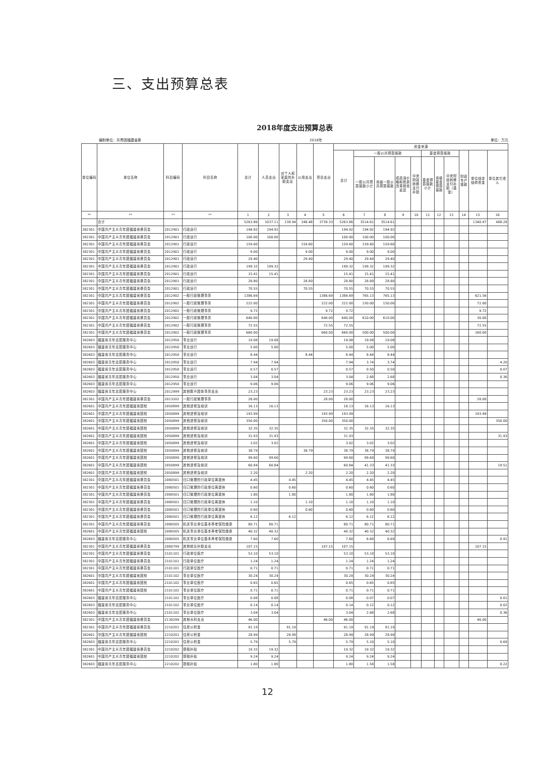三、支出预算总表
2018年度支出预算总表
编制单位：共青团福建省委 2018年 单位：万元
| 单位编码 | 单位名称 | 科目编码 | 科目名称 | 总计 | 人员支出 | 对个人和家庭的补助支出 | 公用支出 | 项目支出 | 资金来源 | | | | | | | | | | |
| --- | --- | --- | --- | --- | --- | --- | --- | --- | --- | --- | --- | --- | --- | --- | --- | --- | --- | --- | --- |
| | | | | | | | | | 总计 | 一般公共预算拨款 | | | | 基金预算拨款 | | | 财政专户拨款 | 单位结余结转资金 | 单位其它收入 |
| | | | | | | | | | | 一般公共预算拨款小计 | 省级一般公共预算拨款 | 成品油价格和税费改革税收返还 | 中央财政转移支付补助 | 基金预算拨款小计 | 省级基金预算拨款 | 中央财政转移支付补助（基金） | | | |
| ** | ** | ** | ** | 1 | 2 | 3 | 4 | 5 | 6 | 7 | 8 | 9 | 10 | 11 | 12 | 13 | 14 | 15 | 16 |
| | 合计 | | | 5263.86 | 1037.11 | 138.94 | 348.48 | 3739.33 | 5263.86 | 3514.61 | 3514.61 | | | | | | | 1340.97 | 408.28 |
| 382301 | 中国共产主义青年团福建省委员会 | 2012901 | 行政运行 | 194.92 | 194.92 | | | | 194.92 | 194.92 | 194.92 | | | | | | | | |
| 382301 | 中国共产主义青年团福建省委员会 | 2012901 | 行政运行 | 100.00 | 100.00 | | | | 100.00 | 100.00 | 100.00 | | | | | | | | |
| 382301 | 中国共产主义青年团福建省委员会 | 2012901 | 行政运行 | 159.60 | | | 159.60 | | 159.60 | 159.60 | 159.60 | | | | | | | | |
| 382301 | 中国共产主义青年团福建省委员会 | 2012901 | 行政运行 | 9.00 | | | 9.00 | | 9.00 | 9.00 | 9.00 | | | | | | | | |
| 382301 | 中国共产主义青年团福建省委员会 | 2012901 | 行政运行 | 29.40 | | | 29.40 | | 29.40 | 29.40 | 29.40 | | | | | | | | |
| 382301 | 中国共产主义青年团福建省委员会 | 2012901 | 行政运行 | 199.32 | 199.32 | | | | 199.32 | 199.32 | 199.32 | | | | | | | | |
| 382301 | 中国共产主义青年团福建省委员会 | 2012901 | 行政运行 | 15.41 | 15.41 | | | | 15.41 | 15.41 | 15.41 | | | | | | | | |
| 382301 | 中国共产主义青年团福建省委员会 | 2012901 | 行政运行 | 28.80 | | | 28.80 | | 28.80 | 28.80 | 28.80 | | | | | | | | |
| 382301 | 中国共产主义青年团福建省委员会 | 2012901 | 行政运行 | 70.55 | | | 70.55 | | 70.55 | 70.55 | 70.55 | | | | | | | | |
| 382301 | 中国共产主义青年团福建省委员会 | 2012902 | 一般行政管理事务 | 1386.69 | | | | 1386.69 | 1386.69 | 765.13 | 765.13 | | | | | | | 621.56 | |
| 382301 | 中国共产主义青年团福建省委员会 | 2012902 | 一般行政管理事务 | 222.00 | | | | 222.00 | 222.00 | 150.00 | 150.00 | | | | | | | 72.00 | |
| 382301 | 中国共产主义青年团福建省委员会 | 2012902 | 一般行政管理事务 | 9.72 | | | | 9.72 | 9.72 | | | | | | | | | 9.72 | |
| 382301 | 中国共产主义青年团福建省委员会 | 2012902 | 一般行政管理事务 | 640.00 | | | | 640.00 | 640.00 | 610.00 | 610.00 | | | | | | | 30.00 | |
| 382301 | 中国共产主义青年团福建省委员会 | 2012902 | 一般行政管理事务 | 72.55 | | | | 72.55 | 72.55 | | | | | | | | | 72.55 | |
| 382301 | 中国共产主义青年团福建省委员会 | 2012902 | 一般行政管理事务 | 660.00 | | | | 660.00 | 660.00 | 500.00 | 500.00 | | | | | | | 160.00 | |
| 382603 | 福建省青年志愿服务中心 | 2012950 | 事业运行 | 19.08 | 19.08 | | | | 19.08 | 19.08 | 19.08 | | | | | | | | |
| 382603 | 福建省青年志愿服务中心 | 2012950 | 事业运行 | 5.00 | 5.00 | | | | 5.00 | 5.00 | 5.00 | | | | | | | | |
| 382603 | 福建省青年志愿服务中心 | 2012950 | 事业运行 | 8.44 | | | 8.44 | | 8.44 | 8.44 | 8.44 | | | | | | | | |
| 382603 | 福建省青年志愿服务中心 | 2012950 | 事业运行 | 7.94 | 7.94 | | | | 7.94 | 3.74 | 3.74 | | | | | | | | 4.20 |
| 382603 | 福建省青年志愿服务中心 | 2012950 | 事业运行 | 0.57 | 0.57 | | | | 0.57 | 0.50 | 0.50 | | | | | | | | 0.07 |
| 382603 | 福建省青年志愿服务中心 | 2012950 | 事业运行 | 3.04 | 3.04 | | | | 3.04 | 2.68 | 2.68 | | | | | | | | 0.36 |
| 382603 | 福建省青年志愿服务中心 | 2012950 | 事业运行 | 9.06 | 9.06 | | | | 9.06 | 9.06 | 9.06 | | | | | | | | |
| 382603 | 福建省青年志愿服务中心 | 2012999 | 其他群众团体事务支出 | 23.23 | | | | 23.23 | 23.23 | 23.23 | 23.23 | | | | | | | | |
| 382301 | 中国共产主义青年团福建省委员会 | 2013202 | 一般行政管理事务 | 28.00 | | | | 28.00 | 28.00 | | | | | | | | | 28.00 | |
| 382601 | 中国共产主义青年团福建省团校 | 2050899 | 其他进修及培训 | 16.13 | 16.13 | | | | 16.13 | 16.13 | 16.13 | | | | | | | | |
| 382601 | 中国共产主义青年团福建省团校 | 2050899 | 其他进修及培训 | 193.99 | | | | 193.99 | 193.99 | | | | | | | | | 193.99 | |
| 382601 | 中国共产主义青年团福建省团校 | 2050899 | 其他进修及培训 | 350.00 | | | | 350.00 | 350.00 | | | | | | | | | | 350.00 |
| 382601 | 中国共产主义青年团福建省团校 | 2050899 | 其他进修及培训 | 32.35 | 32.35 | | | | 32.35 | 32.35 | 32.35 | | | | | | | | |
| 382601 | 中国共产主义青年团福建省团校 | 2050899 | 其他进修及培训 | 31.93 | 31.93 | | | | 31.93 | | | | | | | | | | 31.93 |
| 382601 | 中国共产主义青年团福建省团校 | 2050899 | 其他进修及培训 | 3.02 | 3.02 | | | | 3.02 | 3.02 | 3.02 | | | | | | | | |
| 382601 | 中国共产主义青年团福建省团校 | 2050899 | 其他进修及培训 | 38.79 | | | 38.79 | | 38.79 | 38.79 | 38.79 | | | | | | | | |
| 382601 | 中国共产主义青年团福建省团校 | 2050899 | 其他进修及培训 | 99.60 | 99.60 | | | | 99.60 | 99.60 | 99.60 | | | | | | | | |
| 382601 | 中国共产主义青年团福建省团校 | 2050899 | 其他进修及培训 | 60.84 | 60.84 | | | | 60.84 | 41.33 | 41.33 | | | | | | | | 19.51 |
| 382601 | 中国共产主义青年团福建省团校 | 2050899 | 其他进修及培训 | 2.20 | | | 2.20 | | 2.20 | 2.20 | 2.20 | | | | | | | | |
| 382301 | 中国共产主义青年团福建省委员会 | 2080501 | 归口管理的行政单位离退休 | 4.45 | | 4.45 | | | 4.45 | 4.45 | 4.45 | | | | | | | | |
| 382301 | 中国共产主义青年团福建省委员会 | 2080501 | 归口管理的行政单位离退休 | 0.60 | | 0.60 | | | 0.60 | 0.60 | 0.60 | | | | | | | | |
| 382301 | 中国共产主义青年团福建省委员会 | 2080501 | 归口管理的行政单位离退休 | 1.80 | | 1.80 | | | 1.80 | 1.80 | 1.80 | | | | | | | | |
| 382301 | 中国共产主义青年团福建省委员会 | 2080501 | 归口管理的行政单位离退休 | 1.10 | | | 1.10 | | 1.10 | 1.10 | 1.10 | | | | | | | | |
| 382301 | 中国共产主义青年团福建省委员会 | 2080501 | 归口管理的行政单位离退休 | 0.60 | | | 0.60 | | 0.60 | 0.60 | 0.60 | | | | | | | | |
| 382301 | 中国共产主义青年团福建省委员会 | 2080501 | 归口管理的行政单位离退休 | 6.12 | | 6.12 | | | 6.12 | 6.12 | 6.12 | | | | | | | | |
| 382301 | 中国共产主义青年团福建省委员会 | 2080505 | 机关事业单位基本养老保险缴费 | 80.71 | 80.71 | | | | 80.71 | 80.71 | 80.71 | | | | | | | | |
| 382601 | 中国共产主义青年团福建省团校 | 2080505 | 机关事业单位基本养老保险缴费 | 40.32 | 40.32 | | | | 40.32 | 40.32 | 40.32 | | | | | | | | |
| 382603 | 福建省青年志愿服务中心 | 2080505 | 机关事业单位基本养老保险缴费 | 7.60 | 7.60 | | | | 7.60 | 6.69 | 6.69 | | | | | | | | 0.91 |
| 382301 | 中国共产主义青年团福建省委员会 | 2080799 | 其他就业补助支出 | 107.15 | | | | 107.15 | 107.15 | | | | | | | | | 107.15 | |
| 382301 | 中国共产主义青年团福建省委员会 | 2101101 | 行政单位医疗 | 53.10 | 53.10 | | | | 53.10 | 53.10 | 53.10 | | | | | | | | |
| 382301 | 中国共产主义青年团福建省委员会 | 2101101 | 行政单位医疗 | 1.24 | 1.24 | | | | 1.24 | 1.24 | 1.24 | | | | | | | | |
| 382301 | 中国共产主义青年团福建省委员会 | 2101101 | 行政单位医疗 | 0.71 | 0.71 | | | | 0.71 | 0.71 | 0.71 | | | | | | | | |
| 382601 | 中国共产主义青年团福建省团校 | 2101102 | 事业单位医疗 | 30.24 | 30.24 | | | | 30.24 | 30.24 | 30.24 | | | | | | | | |
| 382601 | 中国共产主义青年团福建省团校 | 2101102 | 事业单位医疗 | 0.65 | 0.65 | | | | 0.65 | 0.65 | 0.65 | | | | | | | | |
| 382601 | 中国共产主义青年团福建省团校 | 2101102 | 事业单位医疗 | 0.71 | 0.71 | | | | 0.71 | 0.71 | 0.71 | | | | | | | | |
| 382603 | 福建省青年志愿服务中心 | 2101102 | 事业单位医疗 | 0.08 | 0.08 | | | | 0.08 | 0.07 | 0.07 | | | | | | | | 0.01 |
| 382603 | 福建省青年志愿服务中心 | 2101102 | 事业单位医疗 | 0.14 | 0.14 | | | | 0.14 | 0.12 | 0.12 | | | | | | | | 0.02 |
| 382603 | 福建省青年志愿服务中心 | 2101102 | 事业单位医疗 | 3.04 | 3.04 | | | | 3.04 | 2.68 | 2.68 | | | | | | | | 0.36 |
| 382301 | 中国共产主义青年团福建省委员会 | 2130299 | 其他水利支出 | 46.00 | | | | 46.00 | 46.00 | | | | | | | | | 46.00 | |
| 382301 | 中国共产主义青年团福建省委员会 | 2210201 | 住房公积金 | 91.19 | | 91.19 | | | 91.19 | 91.19 | 91.19 | | | | | | | | |
| 382601 | 中国共产主义青年团福建省团校 | 2210201 | 住房公积金 | 28.99 | | 28.99 | | | 28.99 | 28.99 | 28.99 | | | | | | | | |
| 382603 | 福建省青年志愿服务中心 | 2210201 | 住房公积金 | 5.79 | | 5.79 | | | 5.79 | 5.10 | 5.10 | | | | | | | | 0.69 |
| 382301 | 中国共产主义青年团福建省委员会 | 2210202 | 提租补贴 | 19.32 | 19.32 | | | | 19.32 | 19.32 | 19.32 | | | | | | | | |
| 382601 | 中国共产主义青年团福建省团校 | 2210202 | 提租补贴 | 9.24 | 9.24 | | | | 9.24 | 9.24 | 9.24 | | | | | | | | |
| 382603 | 福建省青年志愿服务中心 | 2210202 | 提租补贴 | 1.80 | 1.80 | | | | 1.80 | 1.58 | 1.58 | | | | | | | | 0.22 |
12